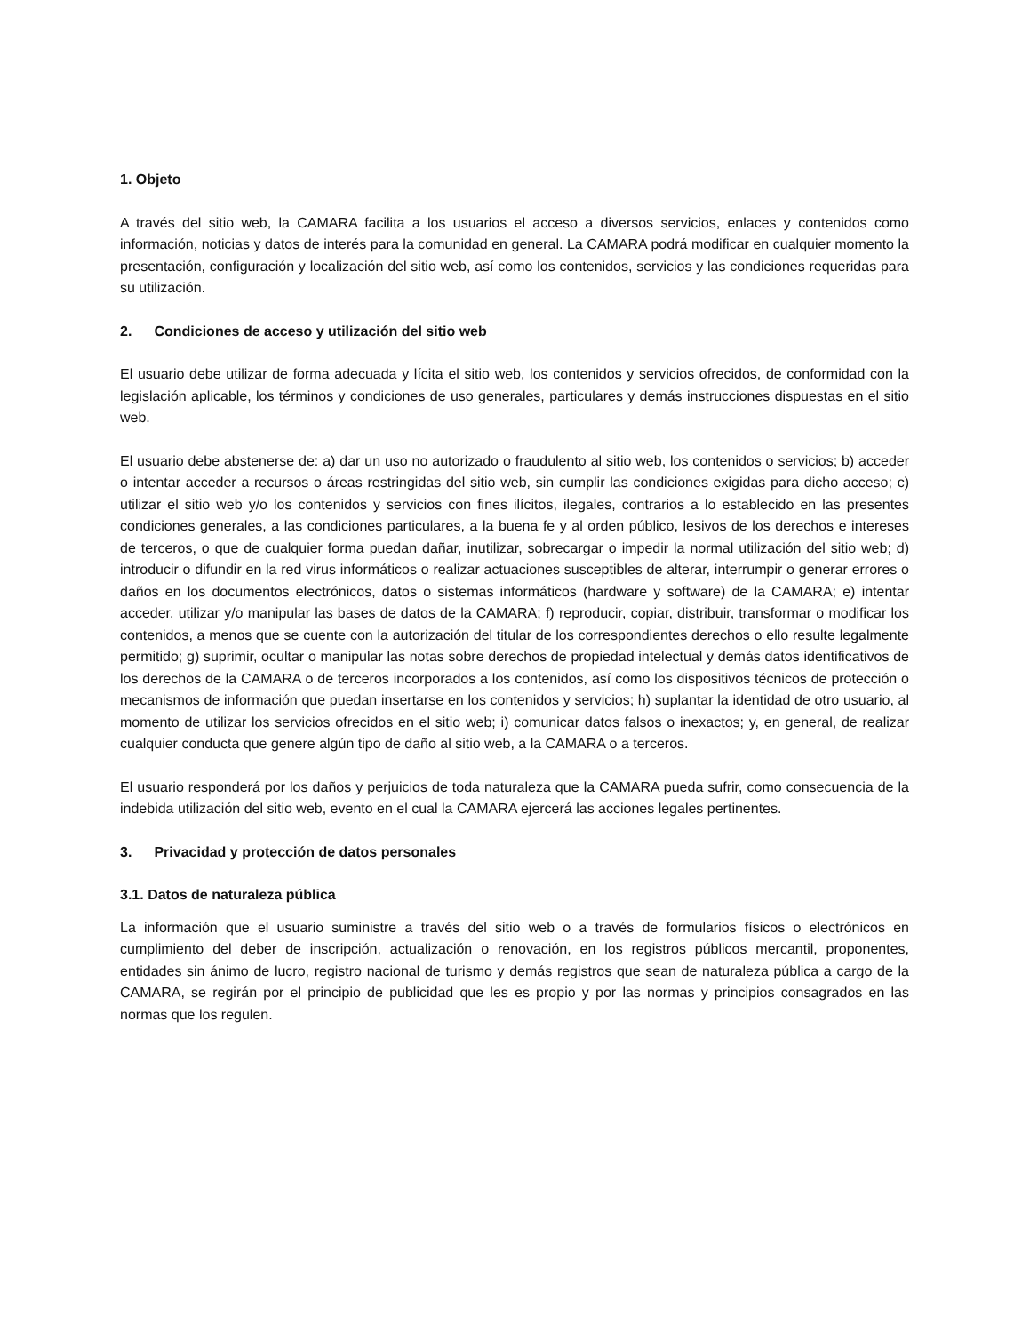1. Objeto
A través del sitio web, la CAMARA facilita a los usuarios el acceso a diversos servicios, enlaces y contenidos como información, noticias y datos de interés para la comunidad en general. La CAMARA podrá modificar en cualquier momento la presentación, configuración y localización del sitio web, así como los contenidos, servicios y las condiciones requeridas para su utilización.
2. Condiciones de acceso y utilización del sitio web
El usuario debe utilizar de forma adecuada y lícita el sitio web, los contenidos y servicios ofrecidos, de conformidad con la legislación aplicable, los términos y condiciones de uso generales, particulares y demás instrucciones dispuestas en el sitio web.
El usuario debe abstenerse de: a) dar un uso no autorizado o fraudulento al sitio web, los contenidos o servicios; b) acceder o intentar acceder a recursos o áreas restringidas del sitio web, sin cumplir las condiciones exigidas para dicho acceso; c) utilizar el sitio web y/o los contenidos y servicios con fines ilícitos, ilegales, contrarios a lo establecido en las presentes condiciones generales, a las condiciones particulares, a la buena fe y al orden público, lesivos de los derechos e intereses de terceros, o que de cualquier forma puedan dañar, inutilizar, sobrecargar o impedir la normal utilización del sitio web; d) introducir o difundir en la red virus informáticos o realizar actuaciones susceptibles de alterar, interrumpir o generar errores o daños en los documentos electrónicos, datos o sistemas informáticos (hardware y software) de la CAMARA; e) intentar acceder, utilizar y/o manipular las bases de datos de la CAMARA; f) reproducir, copiar, distribuir, transformar o modificar los contenidos, a menos que se cuente con la autorización del titular de los correspondientes derechos o ello resulte legalmente permitido; g) suprimir, ocultar o manipular las notas sobre derechos de propiedad intelectual y demás datos identificativos de los derechos de la CAMARA o de terceros incorporados a los contenidos, así como los dispositivos técnicos de protección o mecanismos de información que puedan insertarse en los contenidos y servicios; h) suplantar la identidad de otro usuario, al momento de utilizar los servicios ofrecidos en el sitio web; i) comunicar datos falsos o inexactos; y, en general, de realizar cualquier conducta que genere algún tipo de daño al sitio web, a la CAMARA o a terceros.
El usuario responderá por los daños y perjuicios de toda naturaleza que la CAMARA pueda sufrir, como consecuencia de la indebida utilización del sitio web, evento en el cual la CAMARA ejercerá las acciones legales pertinentes.
3. Privacidad y protección de datos personales
3.1. Datos de naturaleza pública
La información que el usuario suministre a través del sitio web o a través de formularios físicos o electrónicos en cumplimiento del deber de inscripción, actualización o renovación, en los registros públicos mercantil, proponentes, entidades sin ánimo de lucro, registro nacional de turismo y demás registros que sean de naturaleza pública a cargo de la CAMARA, se regirán por el principio de publicidad que les es propio y por las normas y principios consagrados en las normas que los regulen.